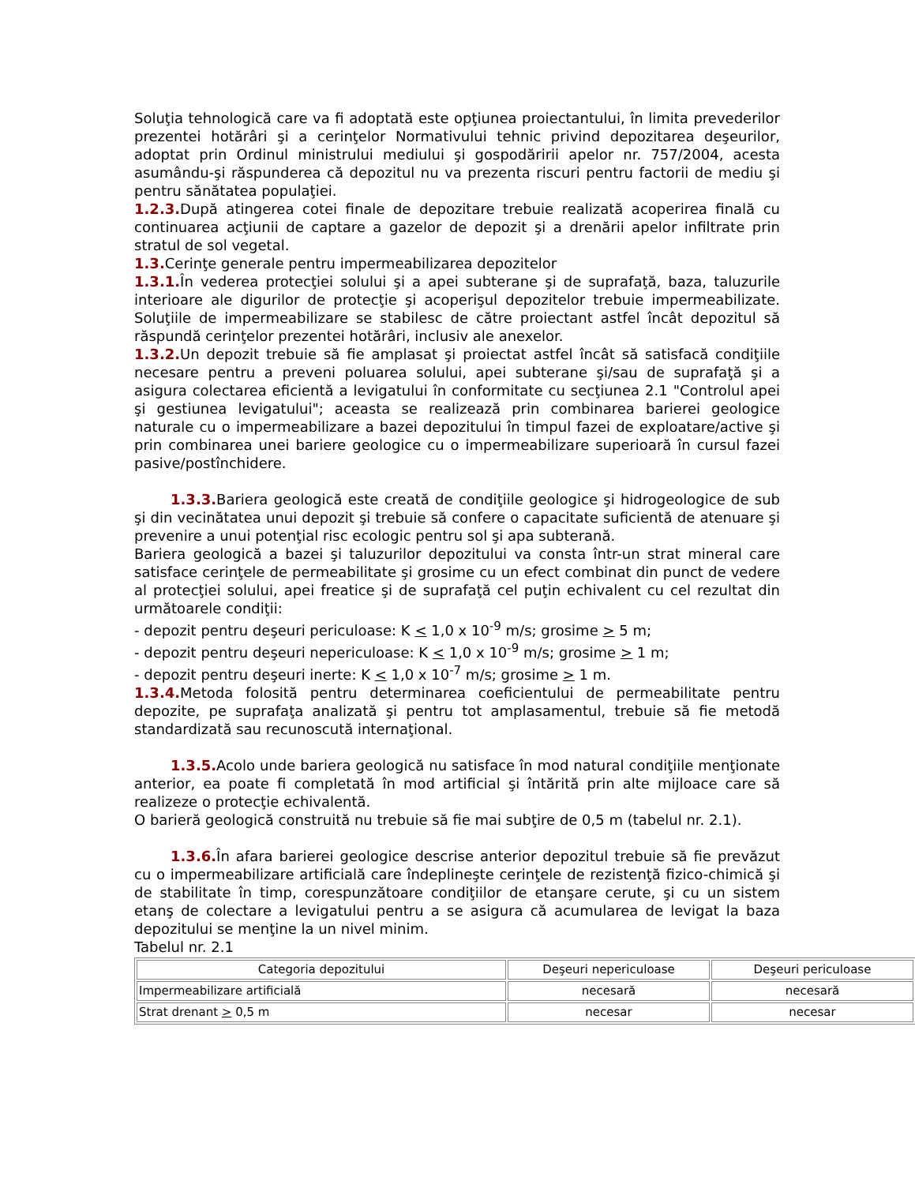Soluţia tehnologică care va fi adoptată este opţiunea proiectantului, în limita prevederilor prezentei hotărâri şi a cerinţelor Normativului tehnic privind depozitarea deşeurilor, adoptat prin Ordinul ministrului mediului şi gospodăririi apelor nr. 757/2004, acesta asumându-şi răspunderea că depozitul nu va prezenta riscuri pentru factorii de mediu şi pentru sănătatea populaţiei.
1.2.3. După atingerea cotei finale de depozitare trebuie realizată acoperirea finală cu continuarea acţiunii de captare a gazelor de depozit şi a drenării apelor infiltrate prin stratul de sol vegetal.
1.3. Cerinţe generale pentru impermeabilizarea depozitelor
1.3.1. În vederea protecţiei solului şi a apei subterane şi de suprafaţă, baza, taluzurile interioare ale digurilor de protecţie şi acoperişul depozitelor trebuie impermeabilizate. Soluţiile de impermeabilizare se stabilesc de către proiectant astfel încât depozitul să răspundă cerinţelor prezentei hotărâri, inclusiv ale anexelor.
1.3.2. Un depozit trebuie să fie amplasat şi proiectat astfel încât să satisfacă condiţiile necesare pentru a preveni poluarea solului, apei subterane şi/sau de suprafaţă şi a asigura colectarea eficientă a levigatului în conformitate cu secţiunea 2.1 "Controlul apei şi gestiunea levigatului"; aceasta se realizează prin combinarea barierei geologice naturale cu o impermeabilizare a bazei depozitului în timpul fazei de exploatare/active şi prin combinarea unei bariere geologice cu o impermeabilizare superioară în cursul fazei pasive/postînchidere.
1.3.3. Bariera geologică este creată de condiţiile geologice şi hidrogeologice de sub şi din vecinătatea unui depozit şi trebuie să confere o capacitate suficientă de atenuare şi prevenire a unui potenţial risc ecologic pentru sol şi apa subterană.
Bariera geologică a bazei şi taluzurilor depozitului va consta într-un strat mineral care satisface cerinţele de permeabilitate şi grosime cu un efect combinat din punct de vedere al protecţiei solului, apei freatice şi de suprafaţă cel puţin echivalent cu cel rezultat din următoarele condiţii:
- depozit pentru deşeuri periculoase: K < 1,0 x 10<sup>-9</sup> m/s; grosime > 5 m;
- depozit pentru deşeuri nepericuloase: K < 1,0 x 10<sup>-9</sup> m/s; grosime > 1 m;
- depozit pentru deşeuri inerte: K < 1,0 x 10<sup>-7</sup> m/s; grosime > 1 m.
1.3.4. Metoda folosită pentru determinarea coeficientului de permeabilitate pentru depozite, pe suprafaţa analizată şi pentru tot amplasamentul, trebuie să fie metodă standardizată sau recunoscută internaţional.
1.3.5. Acolo unde bariera geologică nu satisface în mod natural condiţiile menţionate anterior, ea poate fi completată în mod artificial şi întărită prin alte mijloace care să realizeze o protecţie echivalentă.
O barieră geologică construită nu trebuie să fie mai subţire de 0,5 m (tabelul nr. 2.1).
1.3.6. În afara barierei geologice descrise anterior depozitul trebuie să fie prevăzut cu o impermeabilizare artificială care îndeplineşte cerinţele de rezistenţă fizico-chimică şi de stabilitate în timp, corespunzătoare condiţiilor de etanşare cerute, şi cu un sistem etanş de colectare a levigatului pentru a se asigura că acumularea de levigat la baza depozitului se menţine la un nivel minim.
Tabelul nr. 2.1
| Categoria depozitului | Deşeuri nepericuloase | Deşeuri periculoase |
| Impermeabilizare artificială | necesară | necesară |
| Strat drenant > 0,5 m | necesar | necesar |